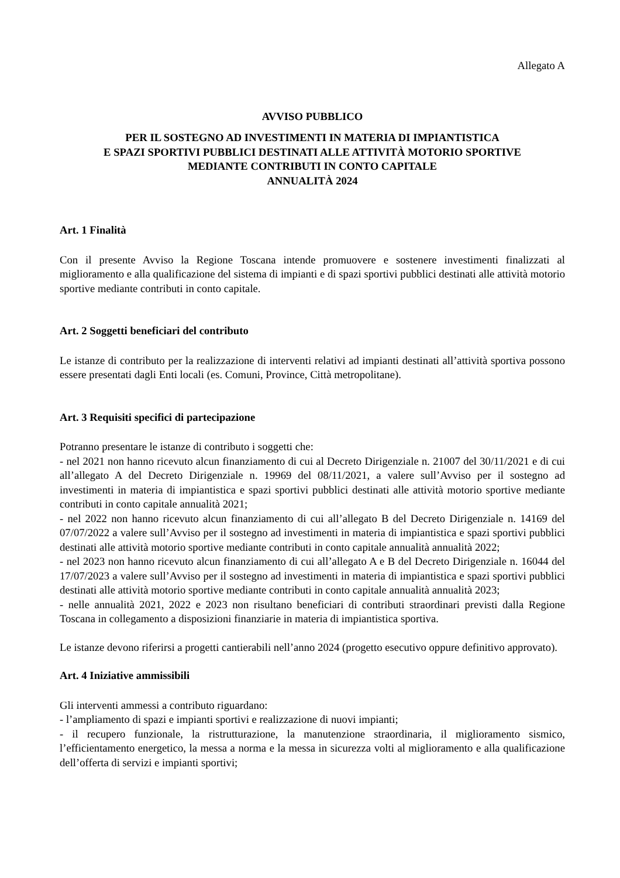Allegato A
AVVISO PUBBLICO
PER IL SOSTEGNO AD INVESTIMENTI IN MATERIA DI IMPIANTISTICA
E SPAZI SPORTIVI PUBBLICI DESTINATI ALLE ATTIVITÀ MOTORIO SPORTIVE
MEDIANTE CONTRIBUTI IN CONTO CAPITALE
ANNUALITÀ 2024
Art. 1 Finalità
Con il presente Avviso la Regione Toscana intende promuovere e sostenere investimenti finalizzati al miglioramento e alla qualificazione del sistema di impianti e di spazi sportivi pubblici destinati alle attività motorio sportive mediante contributi in conto capitale.
Art. 2 Soggetti beneficiari del contributo
Le istanze di contributo per la realizzazione di interventi relativi ad impianti destinati all’attività sportiva possono essere presentati dagli Enti locali (es. Comuni, Province, Città metropolitane).
Art. 3 Requisiti specifici di partecipazione
Potranno presentare le istanze di contributo i soggetti che:
- nel 2021 non hanno ricevuto alcun finanziamento di cui al Decreto Dirigenziale n. 21007 del 30/11/2021 e di cui all’allegato A del Decreto Dirigenziale n. 19969 del 08/11/2021, a valere sull’Avviso per il sostegno ad investimenti in materia di impiantistica e spazi sportivi pubblici destinati alle attività motorio sportive mediante contributi in conto capitale annualità 2021;
- nel 2022 non hanno ricevuto alcun finanziamento di cui all’allegato B del Decreto Dirigenziale n. 14169 del 07/07/2022 a valere sull’Avviso per il sostegno ad investimenti in materia di impiantistica e spazi sportivi pubblici destinati alle attività motorio sportive mediante contributi in conto capitale annualità annualità 2022;
- nel 2023 non hanno ricevuto alcun finanziamento di cui all’allegato A e B del Decreto Dirigenziale n. 16044 del 17/07/2023 a valere sull’Avviso per il sostegno ad investimenti in materia di impiantistica e spazi sportivi pubblici destinati alle attività motorio sportive mediante contributi in conto capitale annualità annualità 2023;
- nelle annualità 2021, 2022 e 2023 non risultano beneficiari di contributi straordinari previsti dalla Regione Toscana in collegamento a disposizioni finanziarie in materia di impiantistica sportiva.
Le istanze devono riferirsi a progetti cantierabili nell’anno 2024 (progetto esecutivo oppure definitivo approvato).
Art. 4 Iniziative ammissibili
Gli interventi ammessi a contributo riguardano:
- l’ampliamento di spazi e impianti sportivi e realizzazione di nuovi impianti;
- il recupero funzionale, la ristrutturazione, la manutenzione straordinaria, il miglioramento sismico, l’efficientamento energetico, la messa a norma e la messa in sicurezza volti al miglioramento e alla qualificazione dell’offerta di servizi e impianti sportivi;